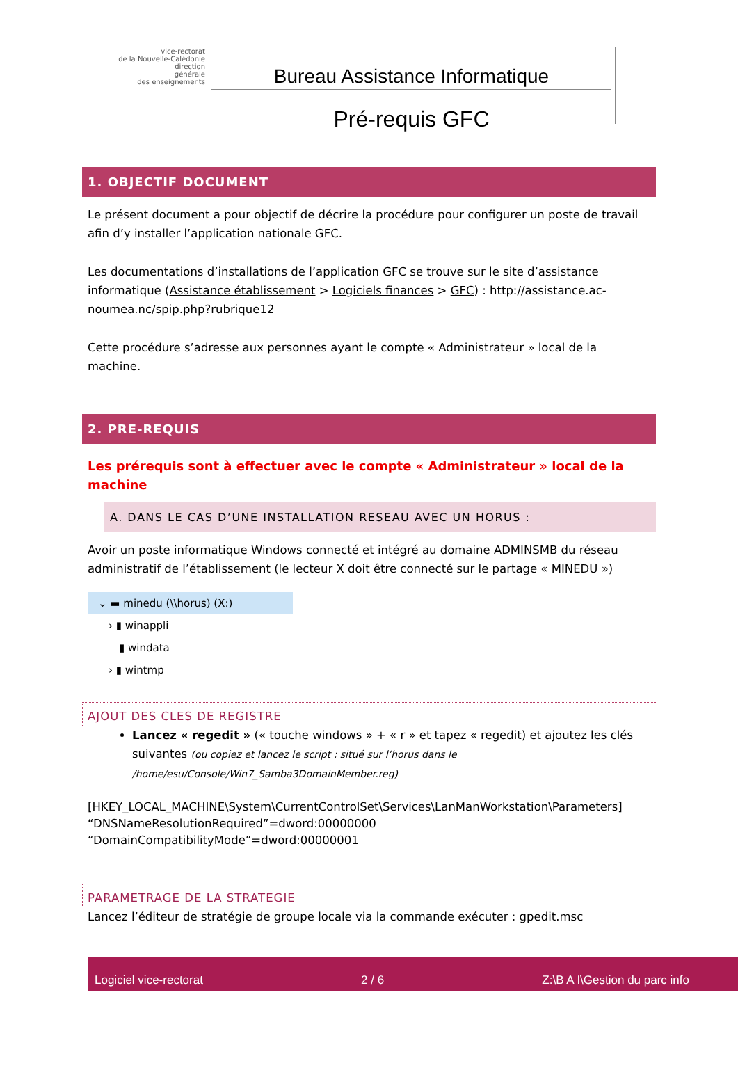vice-rectorat
de la Nouvelle-Calédonie
direction
générale
des enseignements
Bureau Assistance Informatique
Pré-requis GFC
1. OBJECTIF DOCUMENT
Le présent document a pour objectif de décrire la procédure pour configurer un poste de travail afin d’y installer l’application nationale GFC.
Les documentations d’installations de l’application GFC se trouve sur le site d’assistance informatique (Assistance établissement > Logiciels finances > GFC) : http://assistance.ac-noumea.nc/spip.php?rubrique12
Cette procédure s’adresse aux personnes ayant le compte « Administrateur » local de la machine.
2. PRE-REQUIS
Les prérequis sont à effectuer avec le compte « Administrateur » local de la machine
A. DANS LE CAS D’UNE INSTALLATION RESEAU AVEC UN HORUS :
Avoir un poste informatique Windows connecté et intégré au domaine ADMINSMB du réseau administratif de l’établissement (le lecteur X doit être connecté sur le partage « MINEDU »)
⌄ ▬ minedu (\\horus) (X:)
› ▮ winappli
▮ windata
› ▮ wintmp
AJOUT DES CLES DE REGISTRE
Lancez « regedit » (« touche windows » + « r » et tapez « regedit) et ajoutez les clés suivantes (ou copiez et lancez le script : situé sur l’horus dans le /home/esu/Console/Win7_Samba3DomainMember.reg)
[HKEY_LOCAL_MACHINE\System\CurrentControlSet\Services\LanManWorkstation\Parameters]
“DNSNameResolutionRequired”=dword:00000000
“DomainCompatibilityMode”=dword:00000001
PARAMETRAGE DE LA STRATEGIE
Lancez l’éditeur de stratégie de groupe locale via la commande exécuter : gpedit.msc
Logiciel vice-rectorat 2 / 6 Z:\B A I\Gestion du parc info